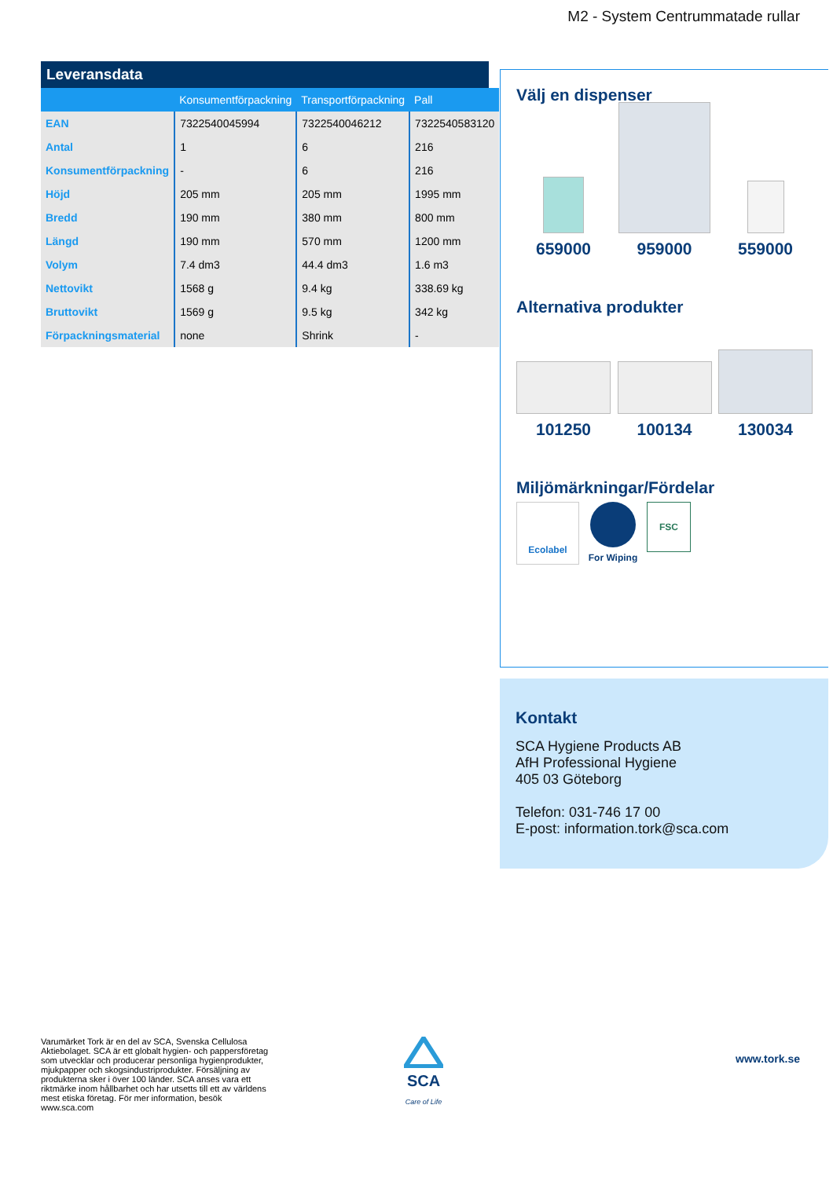M2 - System Centrummatade rullar
Leveransdata
| | Konsumentförpackning | Transportförpackning | Pall |
| --- | --- | --- | --- |
| EAN | 7322540045994 | 7322540046212 | 7322540583120 |
| Antal | 1 | 6 | 216 |
| Konsumentförpackning | - | 6 | 216 |
| Höjd | 205 mm | 205 mm | 1995 mm |
| Bredd | 190 mm | 380 mm | 800 mm |
| Längd | 190 mm | 570 mm | 1200 mm |
| Volym | 7.4 dm3 | 44.4 dm3 | 1.6 m3 |
| Nettovikt | 1568 g | 9.4 kg | 338.69 kg |
| Bruttovikt | 1569 g | 9.5 kg | 342 kg |
| Förpackningsmaterial | none | Shrink | - |
Välj en dispenser
659000 959000 559000
Alternativa produkter
101250 100134 130034
Miljömärkningar/Fördelar
Ecolabel
For Wiping
FSC
Kontakt
SCA Hygiene Products AB
AfH Professional Hygiene
405 03 Göteborg
Telefon: 031-746 17 00
E-post: information.tork@sca.com
Varumärket Tork är en del av SCA, Svenska Cellulosa Aktiebolaget. SCA är ett globalt hygien- och pappersföretag som utvecklar och producerar personliga hygienprodukter, mjukpapper och skogsindustriprodukter. Försäljning av produkterna sker i över 100 länder. SCA anses vara ett riktmärke inom hållbarhet och har utsetts till ett av världens mest etiska företag. För mer information, besök www.sca.com
SCA
Care of Life
www.tork.se